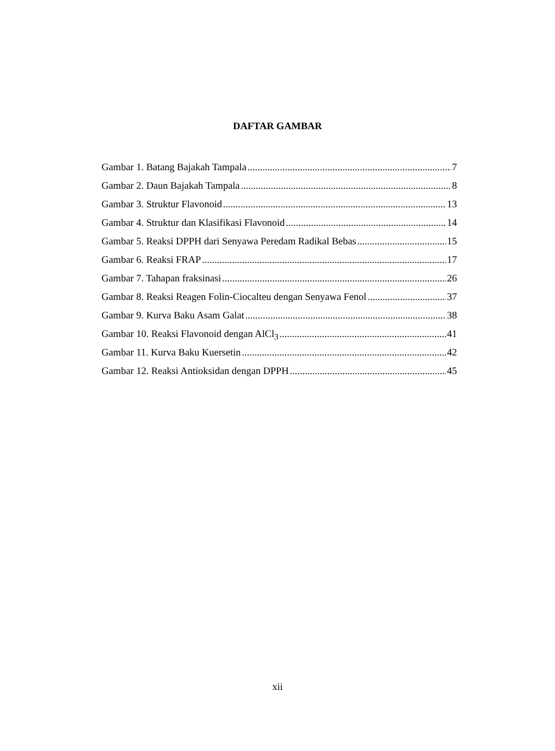DAFTAR GAMBAR
Gambar 1. Batang Bajakah Tampala 7
Gambar 2. Daun Bajakah Tampala 8
Gambar 3. Struktur Flavonoid 13
Gambar 4. Struktur dan Klasifikasi Flavonoid 14
Gambar 5. Reaksi DPPH dari Senyawa Peredam Radikal Bebas 15
Gambar 6. Reaksi FRAP 17
Gambar 7. Tahapan fraksinasi 26
Gambar 8. Reaksi Reagen Folin-Ciocalteu dengan Senyawa Fenol 37
Gambar 9. Kurva Baku Asam Galat 38
Gambar 10. Reaksi Flavonoid dengan AlCl<sub>3</sub> 41
Gambar 11. Kurva Baku Kuersetin 42
Gambar 12. Reaksi Antioksidan dengan DPPH 45
xii